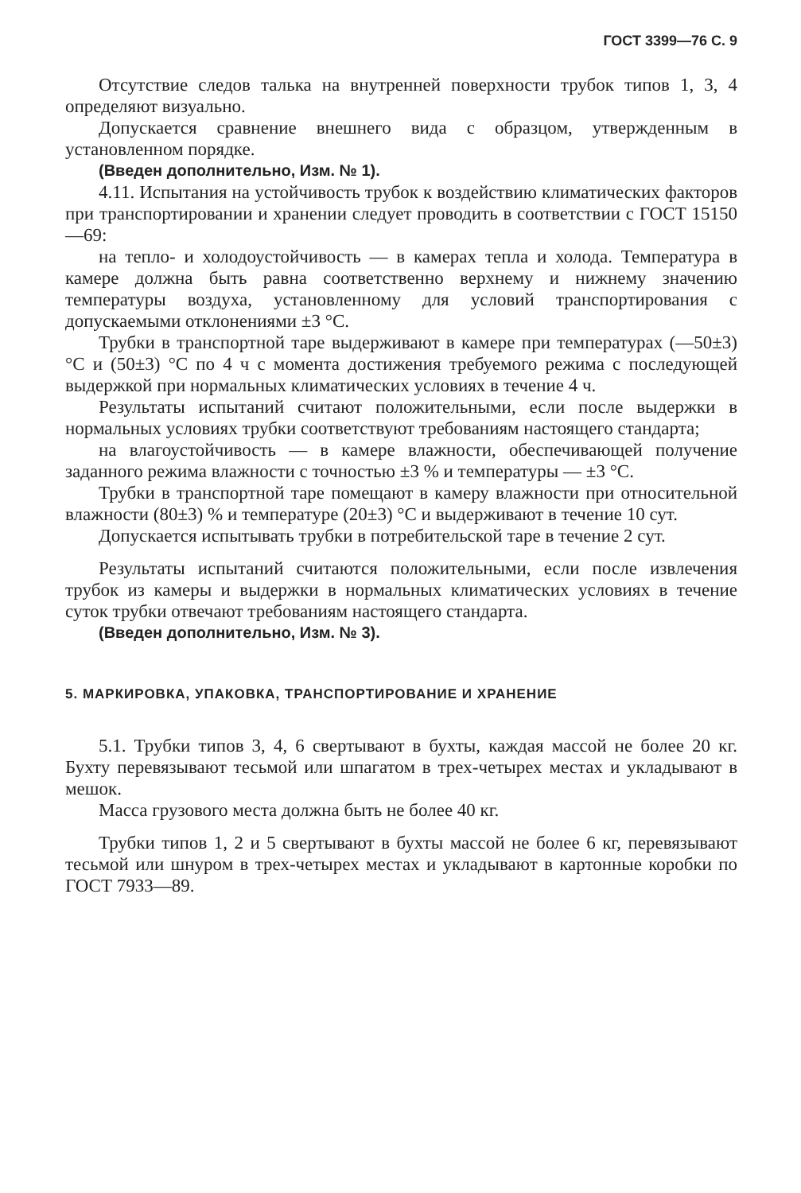ГОСТ 3399—76 С. 9
Отсутствие следов талька на внутренней поверхности трубок типов 1, 3, 4 определяют визуально.
Допускается сравнение внешнего вида с образцом, утвержденным в установленном порядке.
(Введен дополнительно, Изм. № 1).
4.11. Испытания на устойчивость трубок к воздействию климатических факторов при транспортировании и хранении следует проводить в соответствии с ГОСТ 15150—69:
на тепло- и холодоустойчивость — в камерах тепла и холода. Температура в камере должна быть равна соответственно верхнему и нижнему значению температуры воздуха, установленному для условий транспортирования с допускаемыми отклонениями ±3 °С.
Трубки в транспортной таре выдерживают в камере при температурах (—50±3) °С и (50±3) °С по 4 ч с момента достижения требуемого режима с последующей выдержкой при нормальных климатических условиях в течение 4 ч.
Результаты испытаний считают положительными, если после выдержки в нормальных условиях трубки соответствуют требованиям настоящего стандарта;
на влагоустойчивость — в камере влажности, обеспечивающей получение заданного режима влажности с точностью ±3 % и температуры — ±3 °С.
Трубки в транспортной таре помещают в камеру влажности при относительной влажности (80±3) % и температуре (20±3) °С и выдерживают в течение 10 сут.
Допускается испытывать трубки в потребительской таре в течение 2 сут.
Результаты испытаний считаются положительными, если после извлечения трубок из камеры и выдержки в нормальных климатических условиях в течение суток трубки отвечают требованиям настоящего стандарта.
(Введен дополнительно, Изм. № 3).
5. МАРКИРОВКА, УПАКОВКА, ТРАНСПОРТИРОВАНИЕ И ХРАНЕНИЕ
5.1. Трубки типов 3, 4, 6 свертывают в бухты, каждая массой не более 20 кг. Бухту перевязывают тесьмой или шпагатом в трех-четырех местах и укладывают в мешок.
Масса грузового места должна быть не более 40 кг.
Трубки типов 1, 2 и 5 свертывают в бухты массой не более 6 кг, перевязывают тесьмой или шнуром в трех-четырех местах и укладывают в картонные коробки по ГОСТ 7933—89.